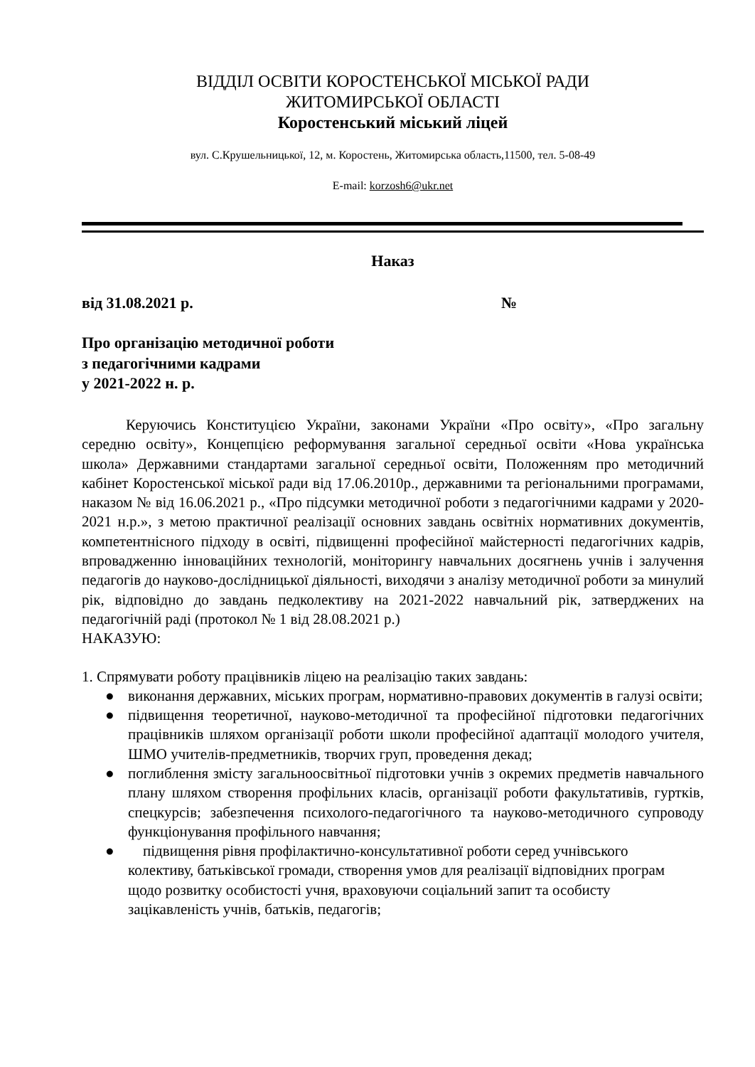ВІДДІЛ ОСВІТИ КОРОСТЕНСЬКОЇ МІСЬКОЇ РАДИ
ЖИТОМИРСЬКОЇ ОБЛАСТІ
Коростенський міський ліцей
вул. С.Крушельницької, 12, м. Коростень, Житомирська область,11500, тел. 5-08-49
E-mail: korzosh6@ukr.net
Наказ
від 31.08.2021 р. №
Про організацію методичної роботи
з педагогічними кадрами
у 2021-2022 н. р.
Керуючись Конституцією України, законами України «Про освіту», «Про загальну середню освіту», Концепцією реформування загальної середньої освіти «Нова українська школа» Державними стандартами загальної середньої освіти, Положенням про методичний кабінет Коростенської міської ради від 17.06.2010р., державними та регіональними програмами, наказом № від 16.06.2021 р., «Про підсумки методичної роботи з педагогічними кадрами у 2020-2021 н.р.», з метою практичної реалізації основних завдань освітніх нормативних документів, компетентнісного підходу в освіті, підвищенні професійної майстерності педагогічних кадрів, впровадженню інноваційних технологій, моніторингу навчальних досягнень учнів і залучення педагогів до науково-дослідницької діяльності, виходячи з аналізу методичної роботи за минулий рік, відповідно до завдань педколективу на 2021-2022 навчальний рік, затверджених на педагогічній раді (протокол № 1 від 28.08.2021 р.)
НАКАЗУЮ:
1. Спрямувати роботу працівників ліцею на реалізацію таких завдань:
● виконання державних, міських програм, нормативно-правових документів в галузі освіти;
● підвищення теоретичної, науково-методичної та професійної підготовки педагогічних працівників шляхом організації роботи школи професійної адаптації молодого учителя, ШМО учителів-предметників, творчих груп, проведення декад;
● поглиблення змісту загальноосвітньої підготовки учнів з окремих предметів навчального плану шляхом створення профільних класів, організації роботи факультативів, гуртків, спецкурсів; забезпечення психолого-педагогічного та науково-методичного супроводу функціонування профільного навчання;
● підвищення рівня профілактично-консультативної роботи серед учнівського колективу, батьківської громади, створення умов для реалізації відповідних програм щодо розвитку особистості учня, враховуючи соціальний запит та особисту зацікавленість учнів, батьків, педагогів;